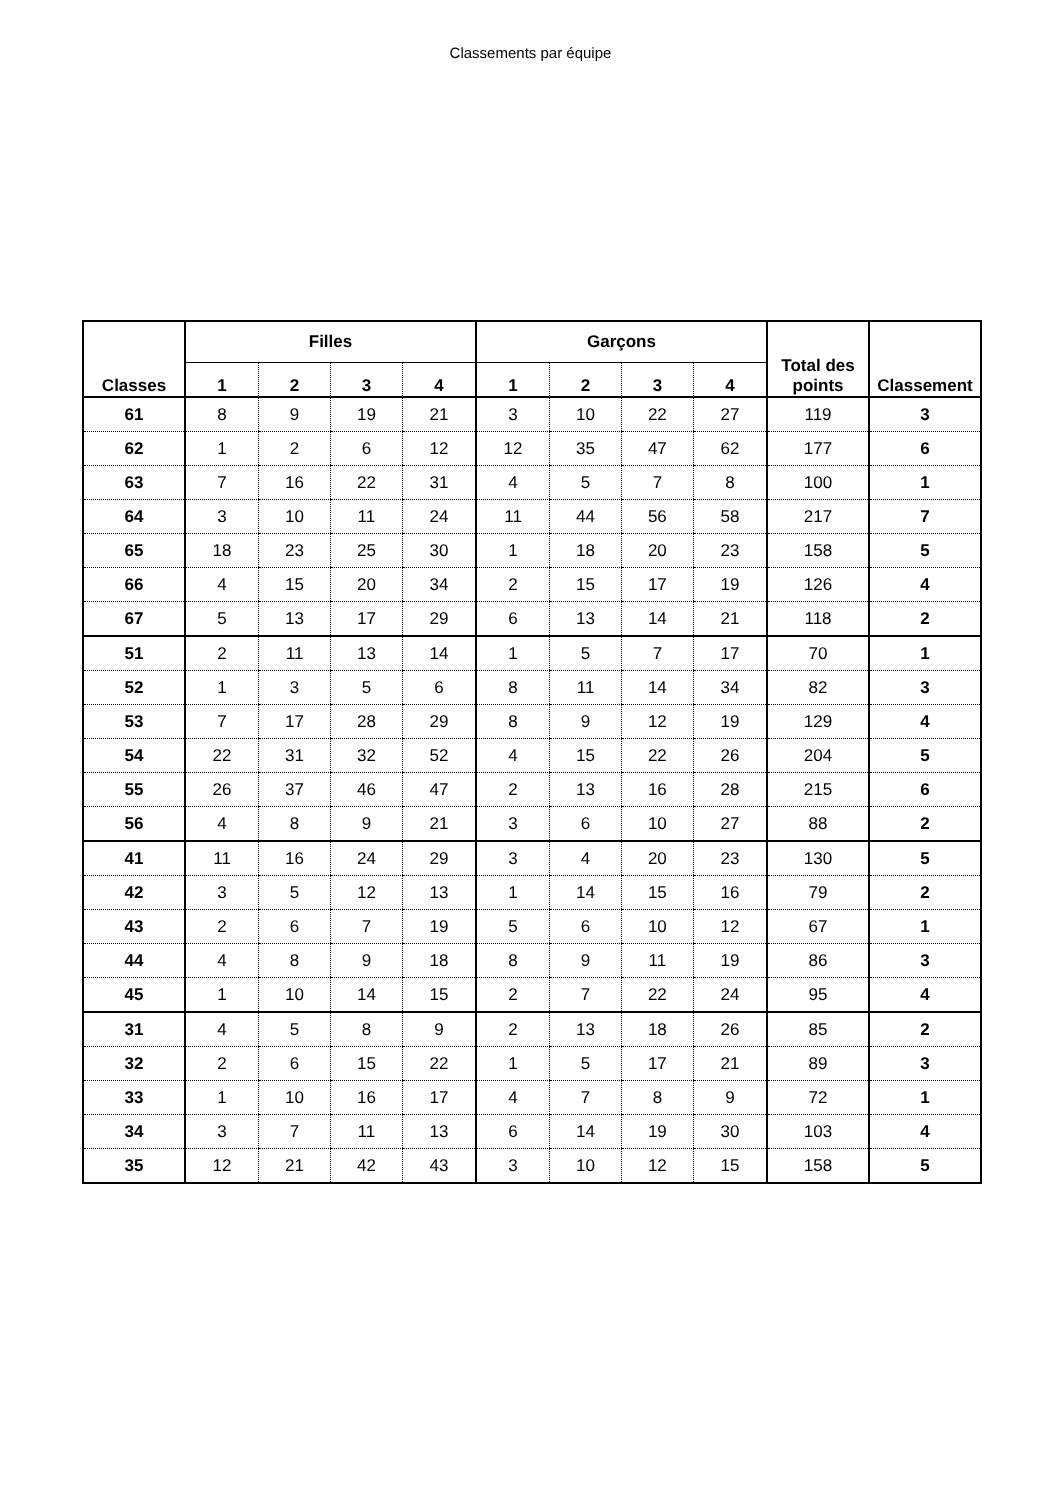Classements par équipe
| Classes | Filles | | | | Garçons | | | | Total des points | Classement |
| --- | --- | --- | --- | --- | --- | --- | --- | --- | --- | --- |
| | 1 | 2 | 3 | 4 | 1 | 2 | 3 | 4 | | |
| 61 | 8 | 9 | 19 | 21 | 3 | 10 | 22 | 27 | 119 | 3 |
| 62 | 1 | 2 | 6 | 12 | 12 | 35 | 47 | 62 | 177 | 6 |
| 63 | 7 | 16 | 22 | 31 | 4 | 5 | 7 | 8 | 100 | 1 |
| 64 | 3 | 10 | 11 | 24 | 11 | 44 | 56 | 58 | 217 | 7 |
| 65 | 18 | 23 | 25 | 30 | 1 | 18 | 20 | 23 | 158 | 5 |
| 66 | 4 | 15 | 20 | 34 | 2 | 15 | 17 | 19 | 126 | 4 |
| 67 | 5 | 13 | 17 | 29 | 6 | 13 | 14 | 21 | 118 | 2 |
| 51 | 2 | 11 | 13 | 14 | 1 | 5 | 7 | 17 | 70 | 1 |
| 52 | 1 | 3 | 5 | 6 | 8 | 11 | 14 | 34 | 82 | 3 |
| 53 | 7 | 17 | 28 | 29 | 8 | 9 | 12 | 19 | 129 | 4 |
| 54 | 22 | 31 | 32 | 52 | 4 | 15 | 22 | 26 | 204 | 5 |
| 55 | 26 | 37 | 46 | 47 | 2 | 13 | 16 | 28 | 215 | 6 |
| 56 | 4 | 8 | 9 | 21 | 3 | 6 | 10 | 27 | 88 | 2 |
| 41 | 11 | 16 | 24 | 29 | 3 | 4 | 20 | 23 | 130 | 5 |
| 42 | 3 | 5 | 12 | 13 | 1 | 14 | 15 | 16 | 79 | 2 |
| 43 | 2 | 6 | 7 | 19 | 5 | 6 | 10 | 12 | 67 | 1 |
| 44 | 4 | 8 | 9 | 18 | 8 | 9 | 11 | 19 | 86 | 3 |
| 45 | 1 | 10 | 14 | 15 | 2 | 7 | 22 | 24 | 95 | 4 |
| 31 | 4 | 5 | 8 | 9 | 2 | 13 | 18 | 26 | 85 | 2 |
| 32 | 2 | 6 | 15 | 22 | 1 | 5 | 17 | 21 | 89 | 3 |
| 33 | 1 | 10 | 16 | 17 | 4 | 7 | 8 | 9 | 72 | 1 |
| 34 | 3 | 7 | 11 | 13 | 6 | 14 | 19 | 30 | 103 | 4 |
| 35 | 12 | 21 | 42 | 43 | 3 | 10 | 12 | 15 | 158 | 5 |